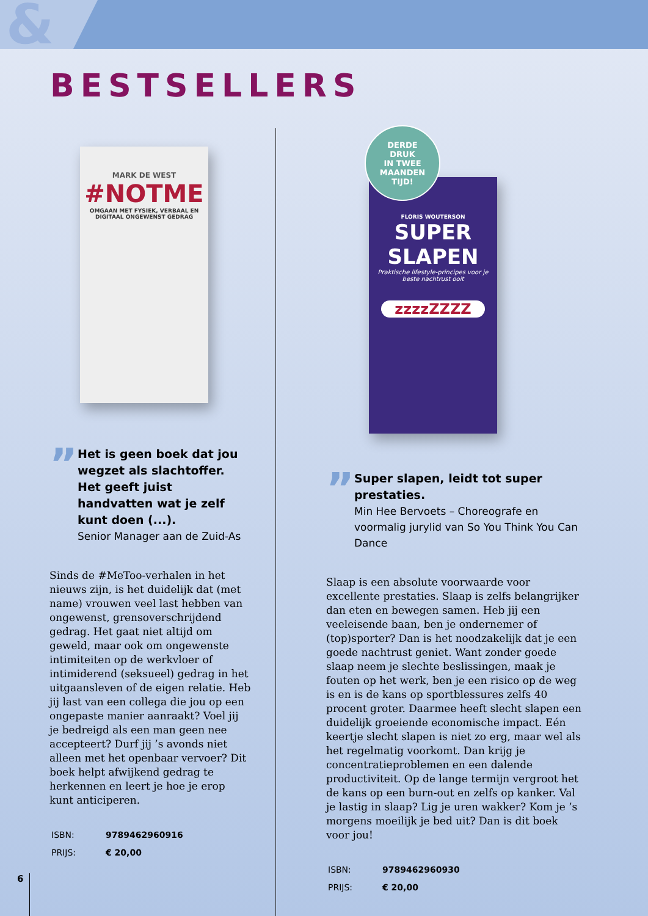&
BESTSELLERS
DERDE
DRUK
IN TWEE
MAANDEN
TIJD!
MARK DE WEST
#NOTME
OMGAAN MET FYSIEK, VERBAAL EN DIGITAAL ONGEWENST GEDRAG
”
Het is geen boek dat jou wegzet als slachtoffer. Het geeft juist handvatten wat je zelf kunt doen (...).
Senior Manager aan de Zuid-As
Sinds de #MeToo-verhalen in het nieuws zijn, is het duidelijk dat (met name) vrouwen veel last hebben van ongewenst, grensoverschrijdend gedrag. Het gaat niet altijd om geweld, maar ook om ongewenste intimiteiten op de werkvloer of intimiderend (seksueel) gedrag in het uitgaansleven of de eigen relatie. Heb jij last van een collega die jou op een ongepaste manier aanraakt? Voel jij je bedreigd als een man geen nee accepteert? Durf jij ’s avonds niet alleen met het openbaar vervoer? Dit boek helpt afwijkend gedrag te herkennen en leert je hoe je erop kunt anticiperen.
| ISBN: | 9789462960916 |
| PRIJS: | € 20,00 |
FLORIS WOUTERSON
SUPER
SLAPEN
Praktische lifestyle-principes voor je beste nachtrust ooit
zzzzZZZZ
”
Super slapen, leidt tot super prestaties.
Min Hee Bervoets – Choreografe en voormalig jurylid van So You Think You Can Dance
Slaap is een absolute voorwaarde voor excellente prestaties. Slaap is zelfs belangrijker dan eten en bewegen samen. Heb jij een veeleisende baan, ben je ondernemer of (top)sporter? Dan is het noodzakelijk dat je een goede nachtrust geniet. Want zonder goede slaap neem je slechte beslissingen, maak je fouten op het werk, ben je een risico op de weg is en is de kans op sportblessures zelfs 40 procent groter. Daarmee heeft slecht slapen een duidelijk groeiende economische impact. Eén keertje slecht slapen is niet zo erg, maar wel als het regelmatig voorkomt. Dan krijg je concentratieproblemen en een dalende productiviteit. Op de lange termijn vergroot het de kans op een burn-out en zelfs op kanker. Val je lastig in slaap? Lig je uren wakker? Kom je ’s morgens moeilijk je bed uit? Dan is dit boek voor jou!
| ISBN: | 9789462960930 |
| PRIJS: | € 20,00 |
6